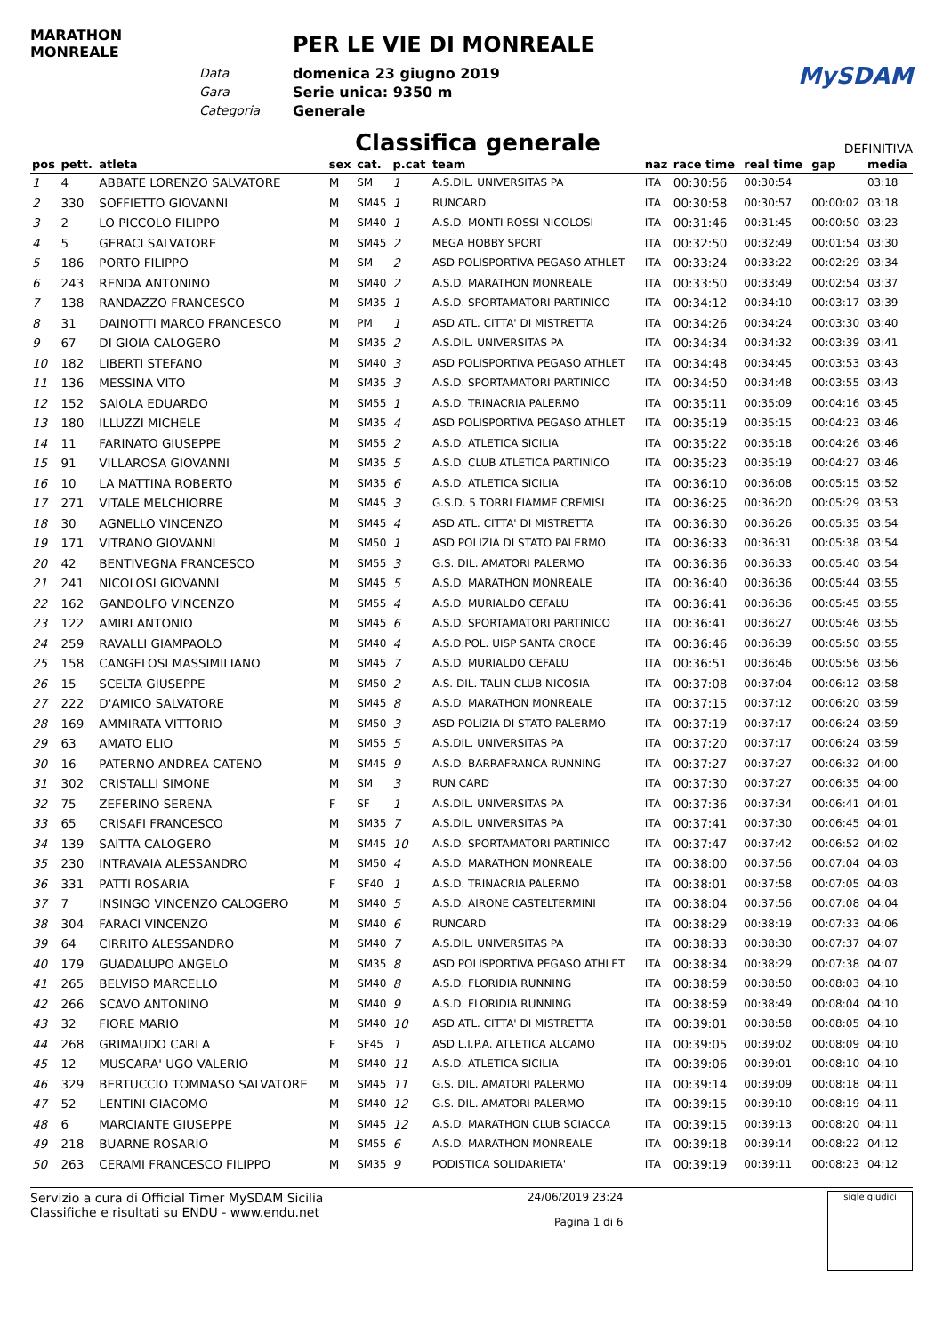MARATHON MONREALE
Data
Gara
Categoria
PER LE VIE DI MONREALE
domenica 23 giugno 2019
Serie unica: 9350 m
Generale
MySDAM
Classifica generale
DEFINITIVA
| pos | pett. | atleta | sex | cat. | p.cat | team | naz | race time | real time | gap | media |
| --- | --- | --- | --- | --- | --- | --- | --- | --- | --- | --- | --- |
| 1 | 4 | ABBATE LORENZO SALVATORE | M | SM | 1 | A.S.DIL. UNIVERSITAS PA | ITA | 00:30:56 | 00:30:54 | | 03:18 |
| 2 | 330 | SOFFIETTO GIOVANNI | M | SM45 | 1 | RUNCARD | ITA | 00:30:58 | 00:30:57 | 00:00:02 | 03:18 |
| 3 | 2 | LO PICCOLO FILIPPO | M | SM40 | 1 | A.S.D. MONTI ROSSI NICOLOSI | ITA | 00:31:46 | 00:31:45 | 00:00:50 | 03:23 |
| 4 | 5 | GERACI SALVATORE | M | SM45 | 2 | MEGA HOBBY SPORT | ITA | 00:32:50 | 00:32:49 | 00:01:54 | 03:30 |
| 5 | 186 | PORTO FILIPPO | M | SM | 2 | ASD POLISPORTIVA PEGASO ATHLET | ITA | 00:33:24 | 00:33:22 | 00:02:29 | 03:34 |
| 6 | 243 | RENDA ANTONINO | M | SM40 | 2 | A.S.D. MARATHON MONREALE | ITA | 00:33:50 | 00:33:49 | 00:02:54 | 03:37 |
| 7 | 138 | RANDAZZO FRANCESCO | M | SM35 | 1 | A.S.D. SPORTAMATORI PARTINICO | ITA | 00:34:12 | 00:34:10 | 00:03:17 | 03:39 |
| 8 | 31 | DAINOTTI MARCO FRANCESCO | M | PM | 1 | ASD ATL. CITTA' DI MISTRETTA | ITA | 00:34:26 | 00:34:24 | 00:03:30 | 03:40 |
| 9 | 67 | DI GIOIA CALOGERO | M | SM35 | 2 | A.S.DIL. UNIVERSITAS PA | ITA | 00:34:34 | 00:34:32 | 00:03:39 | 03:41 |
| 10 | 182 | LIBERTI STEFANO | M | SM40 | 3 | ASD POLISPORTIVA PEGASO ATHLET | ITA | 00:34:48 | 00:34:45 | 00:03:53 | 03:43 |
| 11 | 136 | MESSINA VITO | M | SM35 | 3 | A.S.D. SPORTAMATORI PARTINICO | ITA | 00:34:50 | 00:34:48 | 00:03:55 | 03:43 |
| 12 | 152 | SAIOLA EDUARDO | M | SM55 | 1 | A.S.D. TRINACRIA PALERMO | ITA | 00:35:11 | 00:35:09 | 00:04:16 | 03:45 |
| 13 | 180 | ILLUZZI MICHELE | M | SM35 | 4 | ASD POLISPORTIVA PEGASO ATHLET | ITA | 00:35:19 | 00:35:15 | 00:04:23 | 03:46 |
| 14 | 11 | FARINATO GIUSEPPE | M | SM55 | 2 | A.S.D. ATLETICA SICILIA | ITA | 00:35:22 | 00:35:18 | 00:04:26 | 03:46 |
| 15 | 91 | VILLAROSA GIOVANNI | M | SM35 | 5 | A.S.D. CLUB ATLETICA PARTINICO | ITA | 00:35:23 | 00:35:19 | 00:04:27 | 03:46 |
| 16 | 10 | LA MATTINA ROBERTO | M | SM35 | 6 | A.S.D. ATLETICA SICILIA | ITA | 00:36:10 | 00:36:08 | 00:05:15 | 03:52 |
| 17 | 271 | VITALE MELCHIORRE | M | SM45 | 3 | G.S.D. 5 TORRI FIAMME CREMISI | ITA | 00:36:25 | 00:36:20 | 00:05:29 | 03:53 |
| 18 | 30 | AGNELLO VINCENZO | M | SM45 | 4 | ASD ATL. CITTA' DI MISTRETTA | ITA | 00:36:30 | 00:36:26 | 00:05:35 | 03:54 |
| 19 | 171 | VITRANO GIOVANNI | M | SM50 | 1 | ASD POLIZIA DI STATO PALERMO | ITA | 00:36:33 | 00:36:31 | 00:05:38 | 03:54 |
| 20 | 42 | BENTIVEGNA FRANCESCO | M | SM55 | 3 | G.S. DIL. AMATORI PALERMO | ITA | 00:36:36 | 00:36:33 | 00:05:40 | 03:54 |
| 21 | 241 | NICOLOSI GIOVANNI | M | SM45 | 5 | A.S.D. MARATHON MONREALE | ITA | 00:36:40 | 00:36:36 | 00:05:44 | 03:55 |
| 22 | 162 | GANDOLFO VINCENZO | M | SM55 | 4 | A.S.D. MURIALDO CEFALU | ITA | 00:36:41 | 00:36:36 | 00:05:45 | 03:55 |
| 23 | 122 | AMIRI ANTONIO | M | SM45 | 6 | A.S.D. SPORTAMATORI PARTINICO | ITA | 00:36:41 | 00:36:27 | 00:05:46 | 03:55 |
| 24 | 259 | RAVALLI GIAMPAOLO | M | SM40 | 4 | A.S.D.POL. UISP SANTA CROCE | ITA | 00:36:46 | 00:36:39 | 00:05:50 | 03:55 |
| 25 | 158 | CANGELOSI MASSIMILIANO | M | SM45 | 7 | A.S.D. MURIALDO CEFALU | ITA | 00:36:51 | 00:36:46 | 00:05:56 | 03:56 |
| 26 | 15 | SCELTA GIUSEPPE | M | SM50 | 2 | A.S. DIL. TALIN CLUB NICOSIA | ITA | 00:37:08 | 00:37:04 | 00:06:12 | 03:58 |
| 27 | 222 | D'AMICO SALVATORE | M | SM45 | 8 | A.S.D. MARATHON MONREALE | ITA | 00:37:15 | 00:37:12 | 00:06:20 | 03:59 |
| 28 | 169 | AMMIRATA VITTORIO | M | SM50 | 3 | ASD POLIZIA DI STATO PALERMO | ITA | 00:37:19 | 00:37:17 | 00:06:24 | 03:59 |
| 29 | 63 | AMATO ELIO | M | SM55 | 5 | A.S.DIL. UNIVERSITAS PA | ITA | 00:37:20 | 00:37:17 | 00:06:24 | 03:59 |
| 30 | 16 | PATERNO ANDREA CATENO | M | SM45 | 9 | A.S.D. BARRAFRANCA RUNNING | ITA | 00:37:27 | 00:37:27 | 00:06:32 | 04:00 |
| 31 | 302 | CRISTALLI SIMONE | M | SM | 3 | RUN CARD | ITA | 00:37:30 | 00:37:27 | 00:06:35 | 04:00 |
| 32 | 75 | ZEFERINO SERENA | F | SF | 1 | A.S.DIL. UNIVERSITAS PA | ITA | 00:37:36 | 00:37:34 | 00:06:41 | 04:01 |
| 33 | 65 | CRISAFI FRANCESCO | M | SM35 | 7 | A.S.DIL. UNIVERSITAS PA | ITA | 00:37:41 | 00:37:30 | 00:06:45 | 04:01 |
| 34 | 139 | SAITTA CALOGERO | M | SM45 | 10 | A.S.D. SPORTAMATORI PARTINICO | ITA | 00:37:47 | 00:37:42 | 00:06:52 | 04:02 |
| 35 | 230 | INTRAVAIA ALESSANDRO | M | SM50 | 4 | A.S.D. MARATHON MONREALE | ITA | 00:38:00 | 00:37:56 | 00:07:04 | 04:03 |
| 36 | 331 | PATTI ROSARIA | F | SF40 | 1 | A.S.D. TRINACRIA PALERMO | ITA | 00:38:01 | 00:37:58 | 00:07:05 | 04:03 |
| 37 | 7 | INSINGO VINCENZO CALOGERO | M | SM40 | 5 | A.S.D. AIRONE CASTELTERMINI | ITA | 00:38:04 | 00:37:56 | 00:07:08 | 04:04 |
| 38 | 304 | FARACI VINCENZO | M | SM40 | 6 | RUNCARD | ITA | 00:38:29 | 00:38:19 | 00:07:33 | 04:06 |
| 39 | 64 | CIRRITO ALESSANDRO | M | SM40 | 7 | A.S.DIL. UNIVERSITAS PA | ITA | 00:38:33 | 00:38:30 | 00:07:37 | 04:07 |
| 40 | 179 | GUADALUPO ANGELO | M | SM35 | 8 | ASD POLISPORTIVA PEGASO ATHLET | ITA | 00:38:34 | 00:38:29 | 00:07:38 | 04:07 |
| 41 | 265 | BELVISO MARCELLO | M | SM40 | 8 | A.S.D. FLORIDIA RUNNING | ITA | 00:38:59 | 00:38:50 | 00:08:03 | 04:10 |
| 42 | 266 | SCAVO ANTONINO | M | SM40 | 9 | A.S.D. FLORIDIA RUNNING | ITA | 00:38:59 | 00:38:49 | 00:08:04 | 04:10 |
| 43 | 32 | FIORE MARIO | M | SM40 | 10 | ASD ATL. CITTA' DI MISTRETTA | ITA | 00:39:01 | 00:38:58 | 00:08:05 | 04:10 |
| 44 | 268 | GRIMAUDO CARLA | F | SF45 | 1 | ASD L.I.P.A. ATLETICA ALCAMO | ITA | 00:39:05 | 00:39:02 | 00:08:09 | 04:10 |
| 45 | 12 | MUSCARA' UGO VALERIO | M | SM40 | 11 | A.S.D. ATLETICA SICILIA | ITA | 00:39:06 | 00:39:01 | 00:08:10 | 04:10 |
| 46 | 329 | BERTUCCIO TOMMASO SALVATORE | M | SM45 | 11 | G.S. DIL. AMATORI PALERMO | ITA | 00:39:14 | 00:39:09 | 00:08:18 | 04:11 |
| 47 | 52 | LENTINI GIACOMO | M | SM40 | 12 | G.S. DIL. AMATORI PALERMO | ITA | 00:39:15 | 00:39:10 | 00:08:19 | 04:11 |
| 48 | 6 | MARCIANTE GIUSEPPE | M | SM45 | 12 | A.S.D. MARATHON CLUB SCIACCA | ITA | 00:39:15 | 00:39:13 | 00:08:20 | 04:11 |
| 49 | 218 | BUARNE ROSARIO | M | SM55 | 6 | A.S.D. MARATHON MONREALE | ITA | 00:39:18 | 00:39:14 | 00:08:22 | 04:12 |
| 50 | 263 | CERAMI FRANCESCO FILIPPO | M | SM35 | 9 | PODISTICA SOLIDARIETA' | ITA | 00:39:19 | 00:39:11 | 00:08:23 | 04:12 |
Servizio a cura di Official Timer MySDAM Sicilia
Classifiche e risultati su ENDU - www.endu.net
24/06/2019 23:24
Pagina 1 di 6
sigle giudici